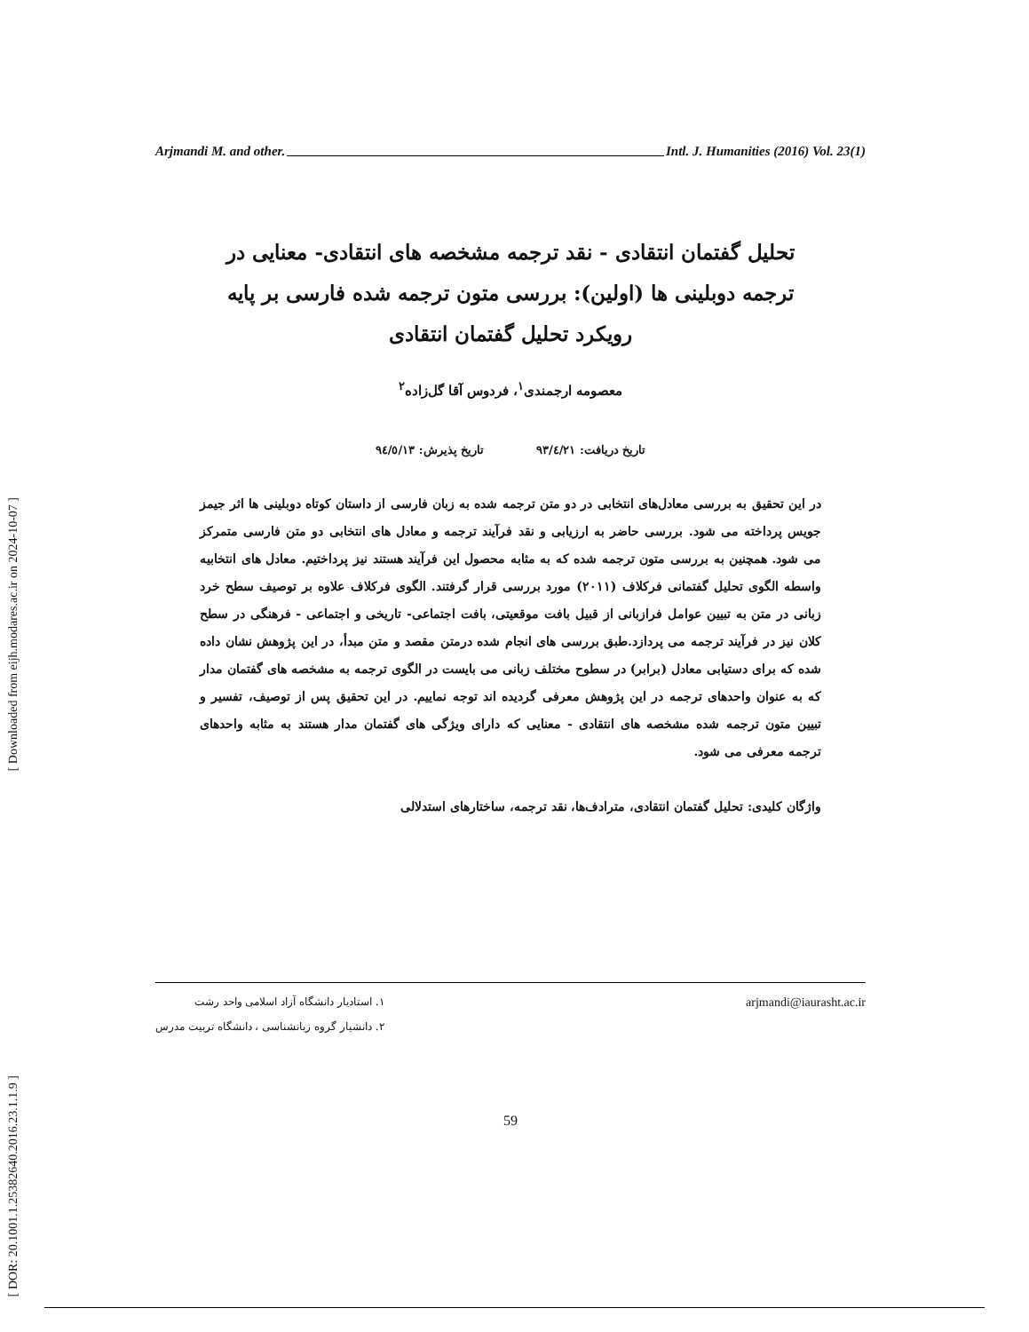[ Downloaded from eijh.modares.ac.ir on 2024-10-07 ]
[ DOR: 20.1001.1.25382640.2016.23.1.1.9 ]
Arjmandi M. and other. Intl. J. Humanities (2016) Vol. 23(1)
تحلیل گفتمان انتقادی - نقد ترجمه مشخصه های انتقادی- معنایی در ترجمه دوبلینی ها (اولین): بررسی متون ترجمه شده فارسی بر پایه رویکرد تحلیل گفتمان انتقادی
معصومه ارجمندی<sup>۱</sup>، فردوس آقا گل‌زاده<sup>۲</sup>
تاریخ دریافت: ۹۳/٤/۲۱ تاریخ پذیرش: ۹٤/٥/۱۳
در این تحقیق به بررسی معادل‌های انتخابی در دو متن ترجمه شده به زبان فارسی از داستان کوتاه دوبلینی ها اثر جیمز جویس پرداخته می شود. بررسی حاضر به ارزیابی و نقد فرآیند ترجمه و معادل های انتخابی دو متن فارسی متمرکز می شود. همچنین به بررسی متون ترجمه شده که به مثابه محصول این فرآیند هستند نیز پرداختیم. معادل های انتخابیه واسطه الگوی تحلیل گفتمانی فرکلاف (۲۰۱۱) مورد بررسی قرار گرفتند. الگوی فرکلاف علاوه بر توصیف سطح خرد زبانی در متن به تبیین عوامل فرازبانی از قبیل بافت موقعیتی، بافت اجتماعی- تاریخی و اجتماعی - فرهنگی در سطح کلان نیز در فرآیند ترجمه می پردازد.طبق بررسی های انجام شده درمتن مقصد و متن مبدأ، در این پژوهش نشان داده شده که برای دستیابی معادل (برابر) در سطوح مختلف زبانی می بایست در الگوی ترجمه به مشخصه های گفتمان مدار که به عنوان واحدهای ترجمه در این پژوهش معرفی گردیده اند توجه نماییم. در این تحقیق پس از توصیف، تفسیر و تبیین متون ترجمه شده مشخصه های انتقادی - معنایی که دارای ویژگی های گفتمان مدار هستند به مثابه واحدهای ترجمه معرفی می شود.
واژگان کلیدی: تحلیل گفتمان انتقادی، مترادف‌ها، نقد ترجمه، ساختارهای استدلالی
۱. استادیار دانشگاه آزاد اسلامی واحد رشت
۲. دانشیار گروه زبانشناسی ، دانشگاه تربیت مدرس
arjmandi@iaurasht.ac.ir
59